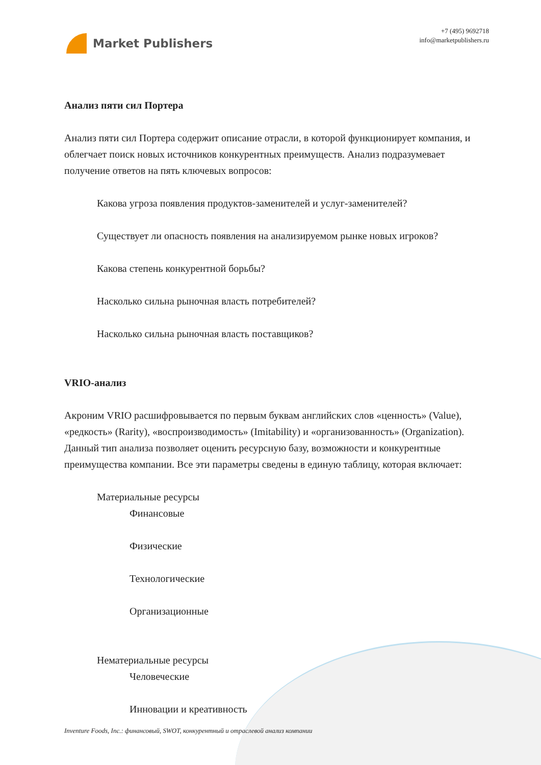Market Publishers
+7 (495) 9692718
info@marketpublishers.ru
Анализ пяти сил Портера
Анализ пяти сил Портера содержит описание отрасли, в которой функционирует компания, и облегчает поиск новых источников конкурентных преимуществ. Анализ подразумевает получение ответов на пять ключевых вопросов:
Какова угроза появления продуктов-заменителей и услуг-заменителей?
Существует ли опасность появления на анализируемом рынке новых игроков?
Какова степень конкурентной борьбы?
Насколько сильна рыночная власть потребителей?
Насколько сильна рыночная власть поставщиков?
VRIO-анализ
Акроним VRIO расшифровывается по первым буквам английских слов «ценность» (Value), «редкость» (Rarity), «воспроизводимость» (Imitability) и «организованность» (Organization). Данный тип анализа позволяет оценить ресурсную базу, возможности и конкурентные преимущества компании. Все эти параметры сведены в единую таблицу, которая включает:
Материальные ресурсы
Финансовые
Физические
Технологические
Организационные
Нематериальные ресурсы
Человеческие
Инновации и креативность
Inventure Foods, Inc.: финансовый, SWOT, конкурентный и отраслевой анализ компании